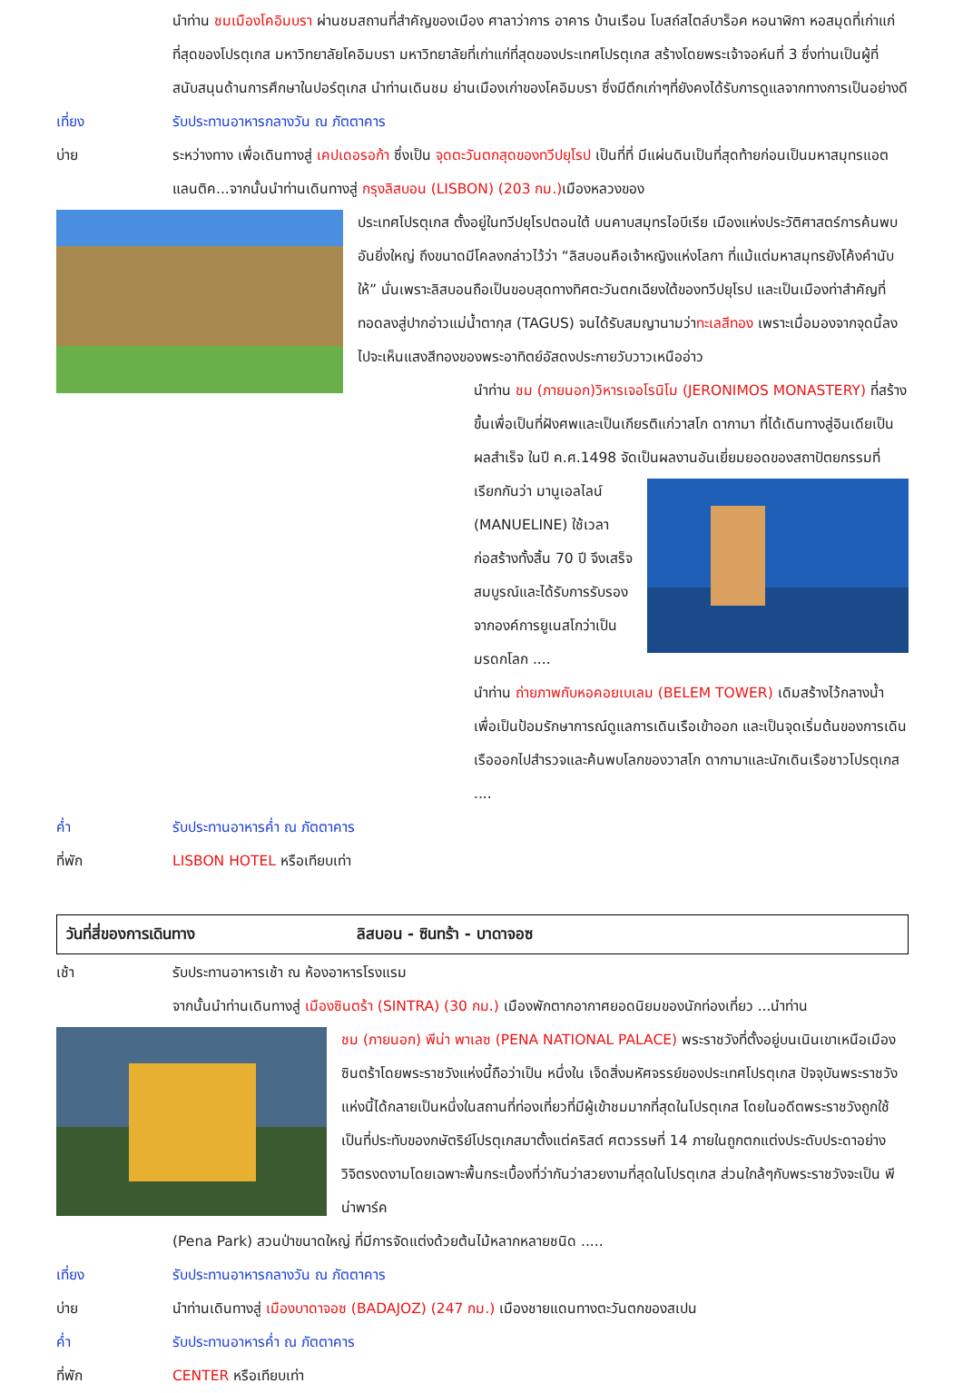นำท่าน ชมเมืองโคอิมบรา ผ่านชมสถานที่สำคัญของเมือง ศาลาว่าการ อาคาร บ้านเรือน โบสถ์สไตล์บาร็อค หอนาฬิกา หอสมุดที่เก่าแก่ที่สุดของโปรตุเกส มหาวิทยาลัยโคอิมบรา มหาวิทยาลัยที่เก่าแก่ที่สุดของประเทศโปรตุเกส สร้างโดยพระเจ้าจอห์นที่ 3 ซึ่งท่านเป็นผู้ที่สนับสนุนด้านการศึกษาในปอร์ตุเกส นำท่านเดินชม ย่านเมืองเก่าของโคอิมบรา ซึ่งมีตึกเก่าๆที่ยังคงได้รับการดูแลจากทางการเป็นอย่างดี
เที่ยง รับประทานอาหารกลางวัน ณ ภัตตาคาร
บ่าย ระหว่างทาง เพื่อเดินทางสู่ เคปเดอรอก้า ซึ่งเป็น จุดตะวันตกสุดของทวีปยุโรป เป็นที่ที่ มีแผ่นดินเป็นที่สุดท้ายก่อนเป็นมหาสมุทรแอตแลนติค...จากนั้นนำท่านเดินทางสู่ กรุงลิสบอน (LISBON) (203 กม.) เมืองหลวงของ
ประเทศโปรตุเกส ตั้งอยู่ในทวีปยุโรปตอนใต้ บนคาบสมุทรไอบีเรีย เมืองแห่งประวัติศาสตร์การค้นพบอันยิ่งใหญ่ ถึงขนาดมีโคลงกล่าวไว้ว่า “ลิสบอนคือเจ้าหญิงแห่งโลกา ที่แม้แต่มหาสมุทรยังโค้งคำนับให้” นั่นเพราะลิสบอนถือเป็นขอบสุดทางทิศตะวันตกเฉียงใต้ของทวีปยุโรป และเป็นเมืองท่าสำคัญที่ทอดลงสู่ปากอ่าวแม่น้ำตากุส (TAGUS) จนได้รับสมญานามว่าทะเลสีทอง เพราะเมื่อมองจากจุดนี้ลงไปจะเห็นแสงสีทองของพระอาทิตย์อัสดงประกายวับวาวเหนืออ่าว
นำท่าน ชม (ภายนอก)วิหารเจอโรนิโม (JERONIMOS MONASTERY) ที่สร้างขึ้นเพื่อเป็นที่ฝังศพและเป็นเกียรติแก่วาสโก ดากามา ที่ได้เดินทางสู่อินเดียเป็นผลสำเร็จ ในปี ค.ศ.1498 จัดเป็นผลงานอันเยี่ยมยอดของสถาปัตยกรรมที่เรียกกันว่า มานูเอลไลน์ (MANUELINE) ใช้เวลาก่อสร้างทั้งสิ้น 70 ปี จึงเสร็จสมบูรณ์และได้รับการรับรองจากองค์การยูเนสโกว่าเป็นมรดกโลก ....
นำท่าน ถ่ายภาพกับหอคอยเบเลม (BELEM TOWER) เดิมสร้างไว้กลางน้ำ เพื่อเป็นป้อมรักษาการณ์ดูแลการเดินเรือเข้าออก และเป็นจุดเริ่มต้นของการเดินเรือออกไปสำรวจและค้นพบโลกของวาสโก ดากามาและนักเดินเรือชาวโปรตุเกส ....
ค่ำ รับประทานอาหารค่ำ ณ ภัตตาคาร
ที่พัก LISBON HOTEL หรือเทียบเท่า
วันที่สี่ของการเดินทาง ลิสบอน - ซินทร้า - บาดาจอซ
เช้า รับประทานอาหารเช้า ณ ห้องอาหารโรงแรม
จากนั้นนำท่านเดินทางสู่ เมืองซินตร้า (SINTRA) (30 กม.) เมืองพักตากอากาศยอดนิยมของนักท่องเที่ยว ...นำท่าน
ชม (ภายนอก) พีน่า พาเลซ (PENA NATIONAL PALACE) พระราชวังที่ตั้งอยู่บนเนินเขาเหนือเมืองซินตร้าโดยพระราชวังแห่งนี้ถือว่าเป็น หนึ่งใน เจ็ดสิ่งมหัศจรรย์ของประเทศโปรตุเกส ปัจจุบันพระราชวังแห่งนี้ได้กลายเป็นหนึ่งในสถานที่ท่องเที่ยวที่มีผู้เข้าชมมากที่สุดในโปรตุเกส โดยในอดีตพระราชวังถูกใช้เป็นที่ประทับของกษัตริย์โปรตุเกสมาตั้งแต่คริสต์ ศตวรรษที่ 14 ภายในถูกตกแต่งประดับประดาอย่างวิจิตรงดงามโดยเฉพาะพื้นกระเบื้องที่ว่ากันว่าสวยงามที่สุดในโปรตุเกส ส่วนใกล้ๆกับพระราชวังจะเป็น พีน่าพาร์ค
(Pena Park) สวนป่าขนาดใหญ่ ที่มีการจัดแต่งด้วยต้นไม้หลากหลายชนิด .....
เที่ยง รับประทานอาหารกลางวัน ณ ภัตตาคาร
บ่าย นำท่านเดินทางสู่ เมืองบาดาจอซ (BADAJOZ) (247 กม.) เมืองชายแดนทางตะวันตกของสเปน
ค่ำ รับประทานอาหารค่ำ ณ ภัตตาคาร
ที่พัก CENTER หรือเทียบเท่า